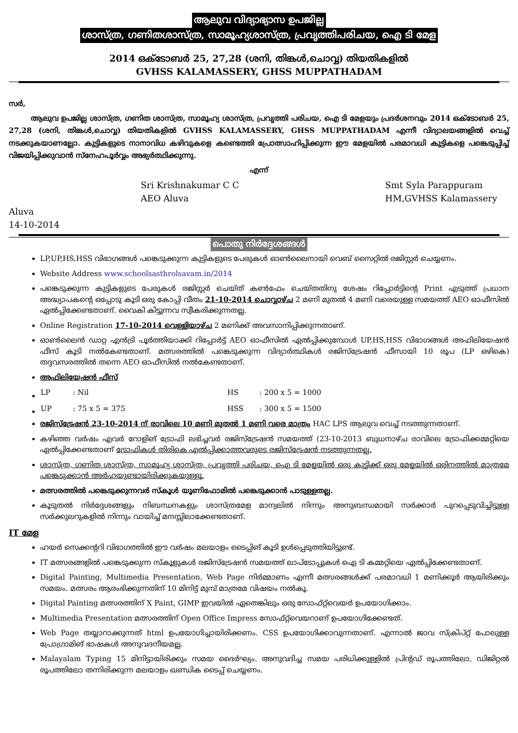ആലുവ വിദ്യാഭ്യാസ ഉപജില്ല
ശാസ്ത്ര, ഗണിതശാസ്ത്ര, സാമൂഹ്യശാസ്ത്ര, പ്രവൃത്തിപരിചയ, ഐ ടി മേള
2014 ഒക്ടോബർ 25, 27,28 (ശനി, തിങ്കൾ,ചൊവ്വ) തിയതികളിൽ
GVHSS KALAMASSERY, GHSS MUPPATHADAM
സർ,
ആലുവ ഉപജില്ല ശാസ്ത്ര, ഗണിത ശാസ്ത്ര, സാമൂഹ്യ ശാസ്ത്ര, പ്രവൃത്തി പരിചയ, ഐ ടി മേളയും പ്രദർശനവും 2014 ഒക്ടോബർ 25, 27,28 (ശനി, തിങ്കൾ,ചൊവ്വ) തിയതികളിൽ GVHSS KALAMASSERY, GHSS MUPPATHADAM എന്നീ വിദ്യാലയങ്ങളിൽ വെച്ച് നടക്കുകയാണല്ലോ. കുട്ടികളുടെ നാനാവിധ കഴിവുകളെ കണ്ടെത്തി പ്രോത്സാഹിപ്പിക്കുന്ന ഈ മേളയിൽ പരമാവധി കുട്ടികളെ പങ്കെടുപ്പിച്ച് വിജയിപ്പിക്കുവാൻ സ്നേഹപൂർവ്വം അഭ്യർത്ഥിക്കുന്നു.
എന്ന്
Sri Krishnakumar C C
AEO Aluva
Smt Syla Parappuram
HM,GVHSS Kalamassery
Aluva
14-10-2014
പൊതു നിർദ്ദേശങ്ങൾ
LP,UP,HS,HSS വിഭാഗങ്ങൾ പങ്കെടുക്കുന്ന കുട്ടികളുടെ പേരുകൾ ഓൺലൈനായി വെബ് സൈറ്റിൽ രജിസ്റ്റർ ചെയ്യണം.
Website Address www.schoolsasthrolsavam.in/2014
പങ്കെടുക്കുന്ന കുട്ടികളുടെ പേരുകൾ രജിസ്റ്റർ ചെയ്ത് കൺഫേം ചെയ്തതിനു ശേഷം റിപ്പോർട്ടിന്റെ Print എടുത്ത് പ്രധാന അദ്ധ്യാപകന്റെ ഒപ്പോടു കൂടി ഒരു കോപ്പി വീതം 21-10-2014 ചൊവ്വാഴ്ച 2 മണി മുതൽ 4 മണി വരെയുള്ള സമയത്ത് AEO ഓഫീസിൽ ഏൽപ്പിക്കേണ്ടതാണ്. വൈകി കിട്ടുന്നവ സ്വീകരിക്കുന്നതല്ല.
Online Registration 17-10-2014 വെള്ളിയാഴ്ച 2 മണിക്ക് അവസാനിപ്പിക്കുന്നതാണ്.
ഓൺലൈൻ ഡാറ്റ എൻട്രി പൂർത്തിയാക്കി റിപ്പോർട്ട് AEO ഓഫീസിൽ ഏൽപ്പിക്കുമ്പോൾ UP,HS,HSS വിഭാഗങ്ങൾ അഫിലിയേഷൻ ഫീസ് കൂടി നൽകേണ്ടതാണ്. മത്സരത്തിൽ പങ്കെടുക്കുന്ന വിദ്യാർത്ഥികൾ രജിസ്ട്രേഷൻ ഫീസായി 10 രൂപ (LP ഒഴികെ) തദ്ദവസരത്തിൽ തന്നെ AEO ഓഫീസിൽ നൽകേണ്ടതാണ്.
അഫിലിയേഷൻ ഫീസ്
| LP | : Nil | HS | : 200 x 5 = 1000 |
| UP | : 75 x 5 = 375 | HSS | : 300 x 5 = 1500 |
രജിസ്ട്രേഷൻ 23-10-2014 ന് രാവിലെ 10 മണി മുതൽ 1 മണി വരെ മാത്രം HAC LPS ആലുവ വെച്ച് നടത്തുന്നതാണ്.
കഴിഞ്ഞ വർഷം എവർ റോളിങ് ട്രോഫി ലഭിച്ചവർ രജിസ്ട്രേഷൻ സമയത്ത് (23-10-2013 ബുധനാഴ്ച രാവിലെ ട്രോഫിക്കമ്മറ്റിയെ ഏൽപ്പിക്കേണ്ടതാണ് ട്രോഫികൾ തിരികെ എൽപ്പിക്കാത്തവരുടെ രജിസ്ട്രേഷൻ നടത്തുന്നതല്ല.
ശാസ്ത്ര, ഗണിത ശാസ്ത്ര, സാമൂഹ്യ ശാസ്ത്ര, പ്രവൃത്തി പരിചയ, ഐ ടി മേളയിൽ ഒരു കുട്ടിക്ക് ഒരു മേളയിൽ ഒരിനത്തിൽ മാത്രമേ പങ്കെടുക്കാൻ അർഹയുണ്ടായിരിക്കുകയുള്ളൂ.
മത്സരത്തിൽ പങ്കെടുക്കുന്നവർ സ്കൂൾ യൂണിഫോമിൽ പങ്കെടുക്കാൻ പാടുള്ളതല്ല.
കൂടുതൽ നിർദ്ദേശങ്ങളും നിബന്ധനകളും ശാസ്ത്രമേള മാന്വലിൽ നിന്നും അനുബന്ധമായി സർക്കാർ പുറപ്പെടുവിച്ചിട്ടുള്ള സർക്കുലറുകളിൽ നിന്നും വായിച്ച് മനസ്സിലാക്കേണ്ടതാണ്.
IT മേള
ഹയർ സെക്കന്ററി വിഭാഗത്തിൽ ഈ വർഷം മലയാളം ടൈപ്പിങ് കൂടി ഉൾപ്പെടുത്തിയിട്ടുണ്ട്.
IT മത്സരങ്ങളിൽ പങ്കെടുക്കുന്ന സ്കൂളുകൾ രജിസ്ട്രേഷൻ സമയത്ത് ലാപ്ടോപ്പുകൾ ഐ ടി കമ്മറ്റിയെ ഏൽപ്പിക്കേണ്ടതാണ്.
Digital Painting, Multimedia Presentation, Web Page നിർമ്മാണം എന്നീ മത്സരങ്ങൾക്ക് പരമാവധി 1 മണിക്കൂർ ആയിരിക്കും സമയം. മത്സരം ആരംഭിക്കുന്നതിന് 10 മിനിട്ട് മുമ്പ് മാത്രമേ വിഷയം നൽകൂ.
Digital Painting മത്സരത്തിന് X Paint, GIMP ഇവയിൽ ഏതെങ്കിലും ഒരു സോഫ്റ്റ്‌വെയർ ഉപയോഗിക്കാം.
Multimedia Presentation മത്സരത്തിന് Open Office Impress സോഫ്റ്റ്‌വെയറാണ് ഉപയോഗിക്കേണ്ടത്.
Web Page തയ്യാറാക്കുന്നത് html ഉപയോഗിച്ചായിരിക്കണം. CSS ഉപയോഗിക്കാവുന്നതാണ്. എന്നാൽ ജാവ സ്ക്രിപ്റ്റ് പോലുള്ള പ്രോഗ്രാമിങ് ഭാഷകൾ അനുവദനീയമല്ല.
Malayalam Typing 15 മിനിട്ടായിരിക്കും സമയ ദൈർഘ്യം. അനുവദിച്ച സമയ പരിധിക്കുള്ളിൽ പ്രിന്റഡ് രൂപത്തിലോ, ഡിജിറ്റൽ രൂപത്തിലോ തന്നിരിക്കുന്ന മലയാളം ഖണ്ഡിക ടൈപ്പ് ചെയ്യണം.